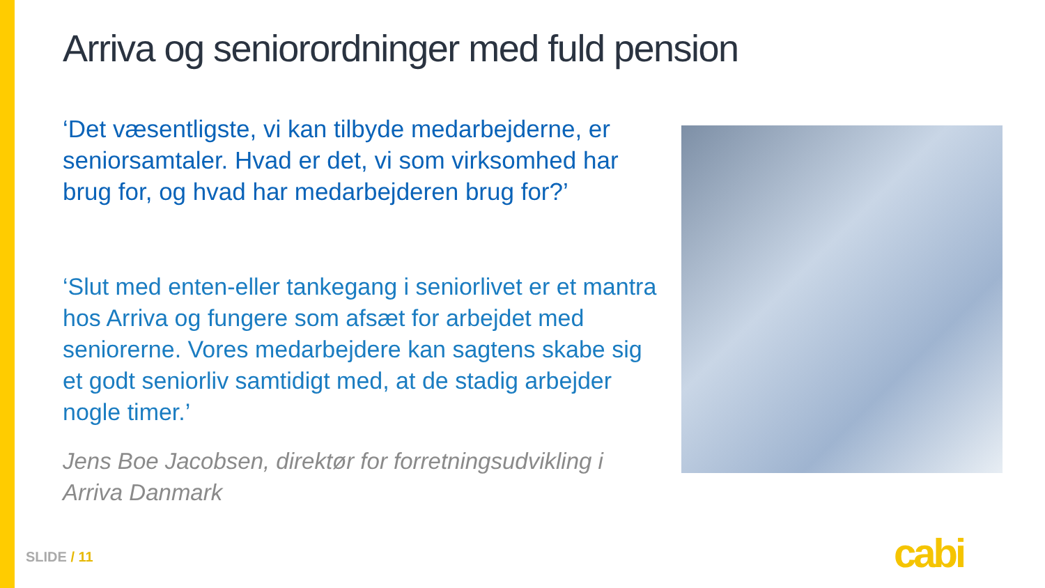Arriva og seniorordninger med fuld pension
‘Det væsentligste, vi kan tilbyde medarbejderne, er seniorsamtaler. Hvad er det, vi som virksomhed har brug for, og hvad har medarbejderen brug for?’
‘Slut med enten-eller tankegang i seniorlivet er et mantra hos Arriva og fungere som afsæt for arbejdet med seniorerne. Vores medarbejdere kan sagtens skabe sig et godt seniorliv samtidigt med, at de stadig arbejder nogle timer.’
Jens Boe Jacobsen, direktør for forretningsudvikling i Arriva Danmark
SLIDE / 11 cabi